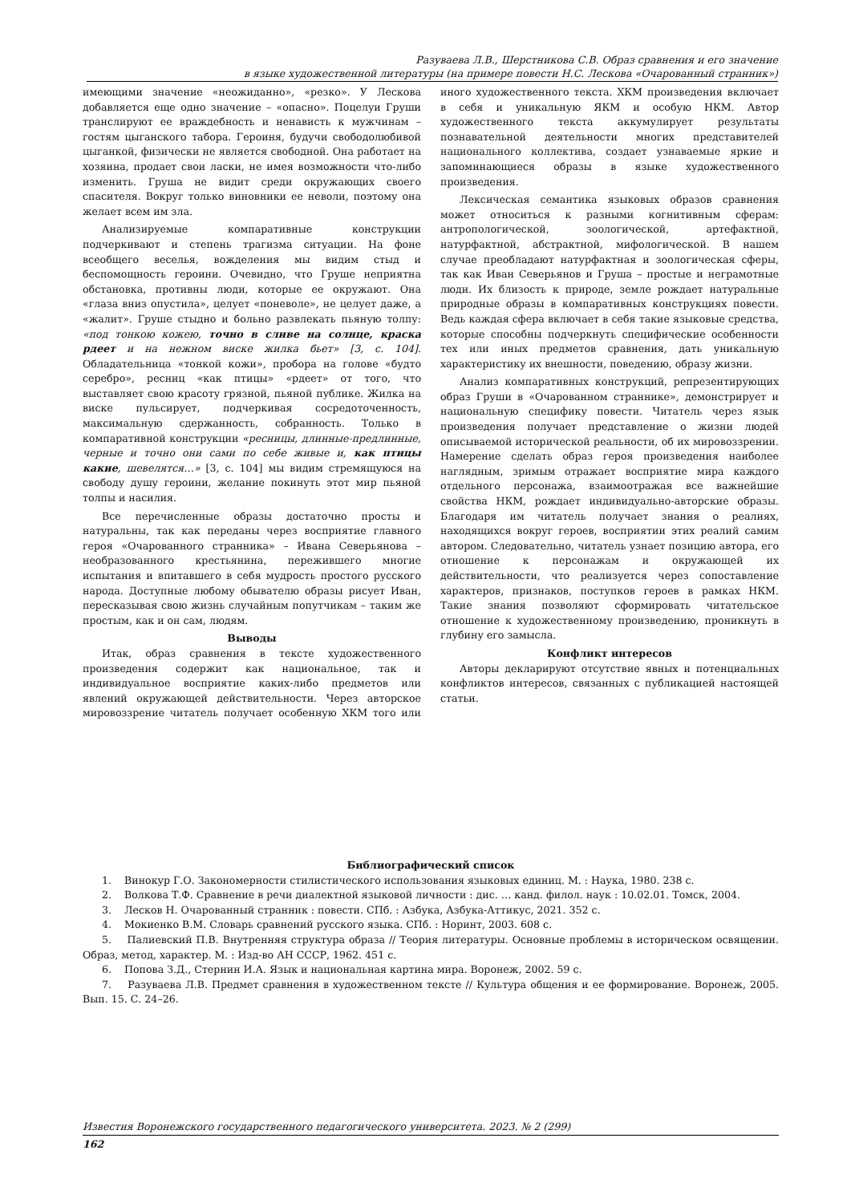Разуваева Л.В., Шерстникова С.В. Образ сравнения и его значение
в языке художественной литературы (на примере повести Н.С. Лескова «Очарованный странник»)
имеющими значение «неожиданно», «резко». У Лескова добавляется еще одно значение – «опасно». Поцелуи Груши транслируют ее враждебность и ненависть к мужчинам – гостям цыганского табора. Героиня, будучи свободолюбивой цыганкой, физически не является свободной. Она работает на хозяина, продает свои ласки, не имея возможности что-либо изменить. Груша не видит среди окружающих своего спасителя. Вокруг только виновники ее неволи, поэтому она желает всем им зла.
Анализируемые компаративные конструкции подчеркивают и степень трагизма ситуации. На фоне всеобщего веселья, вожделения мы видим стыд и беспомощность героини. Очевидно, что Груше неприятна обстановка, противны люди, которые ее окружают. Она «глаза вниз опустила», целует «поневоле», не целует даже, а «жалит». Груше стыдно и больно развлекать пьяную толпу: «под тонкою кожею, точно в сливе на солнце, краска рдеет и на нежном виске жилка бьет» [3, с. 104]. Обладательница «тонкой кожи», пробора на голове «будто серебро», ресниц «как птицы» «рдеет» от того, что выставляет свою красоту грязной, пьяной публике. Жилка на виске пульсирует, подчеркивая сосредоточенность, максимальную сдержанность, собранность. Только в компаративной конструкции «ресницы, длинные-предлинные, черные и точно они сами по себе живые и, как птицы какие, шевелятся…» [3, с. 104] мы видим стремящуюся на свободу душу героини, желание покинуть этот мир пьяной толпы и насилия.
Все перечисленные образы достаточно просты и натуральны, так как переданы через восприятие главного героя «Очарованного странника» – Ивана Северьянова – необразованного крестьянина, пережившего многие испытания и впитавшего в себя мудрость простого русского народа. Доступные любому обывателю образы рисует Иван, пересказывая свою жизнь случайным попутчикам – таким же простым, как и он сам, людям.
Выводы
Итак, образ сравнения в тексте художественного произведения содержит как национальное, так и индивидуальное восприятие каких-либо предметов или явлений окружающей действительности. Через авторское мировоззрение читатель получает особенную ХКМ того или иного художественного текста. ХКМ произведения включает в себя и уникальную ЯКМ и особую НКМ. Автор художественного текста аккумулирует результаты познавательной деятельности многих представителей национального коллектива, создает узнаваемые яркие и запоминающиеся образы в языке художественного произведения.
Лексическая семантика языковых образов сравнения может относиться к разными когнитивным сферам: антропологической, зоологической, артефактной, натурфактной, абстрактной, мифологической. В нашем случае преобладают натурфактная и зоологическая сферы, так как Иван Северьянов и Груша – простые и неграмотные люди. Их близость к природе, земле рождает натуральные природные образы в компаративных конструкциях повести. Ведь каждая сфера включает в себя такие языковые средства, которые способны подчеркнуть специфические особенности тех или иных предметов сравнения, дать уникальную характеристику их внешности, поведению, образу жизни.
Анализ компаративных конструкций, репрезентирующих образ Груши в «Очарованном страннике», демонстрирует и национальную специфику повести. Читатель через язык произведения получает представление о жизни людей описываемой исторической реальности, об их мировоззрении. Намерение сделать образ героя произведения наиболее наглядным, зримым отражает восприятие мира каждого отдельного персонажа, взаимоотражая все важнейшие свойства НКМ, рождает индивидуально-авторские образы. Благодаря им читатель получает знания о реалиях, находящихся вокруг героев, восприятии этих реалий самим автором. Следовательно, читатель узнает позицию автора, его отношение к персонажам и окружающей их действительности, что реализуется через сопоставление характеров, признаков, поступков героев в рамках НКМ. Такие знания позволяют сформировать читательское отношение к художественному произведению, проникнуть в глубину его замысла.
Конфликт интересов
Авторы декларируют отсутствие явных и потенциальных конфликтов интересов, связанных с публикацией настоящей статьи.
Библиографический список
1. Винокур Г.О. Закономерности стилистического использования языковых единиц. М. : Наука, 1980. 238 с.
2. Волкова Т.Ф. Сравнение в речи диалектной языковой личности : дис. … канд. филол. наук : 10.02.01. Томск, 2004.
3. Лесков Н. Очарованный странник : повести. СПб. : Азбука, Азбука-Аттикус, 2021. 352 с.
4. Мокиенко В.М. Словарь сравнений русского языка. СПб. : Норинт, 2003. 608 с.
5. Палиевский П.В. Внутренняя структура образа // Теория литературы. Основные проблемы в историческом освящении. Образ, метод, характер. М. : Изд-во АН СССР, 1962. 451 с.
6. Попова З.Д., Стернин И.А. Язык и национальная картина мира. Воронеж, 2002. 59 с.
7. Разуваева Л.В. Предмет сравнения в художественном тексте // Культура общения и ее формирование. Воронеж, 2005. Вып. 15. С. 24–26.
Известия Воронежского государственного педагогического университета. 2023. № 2 (299)
162